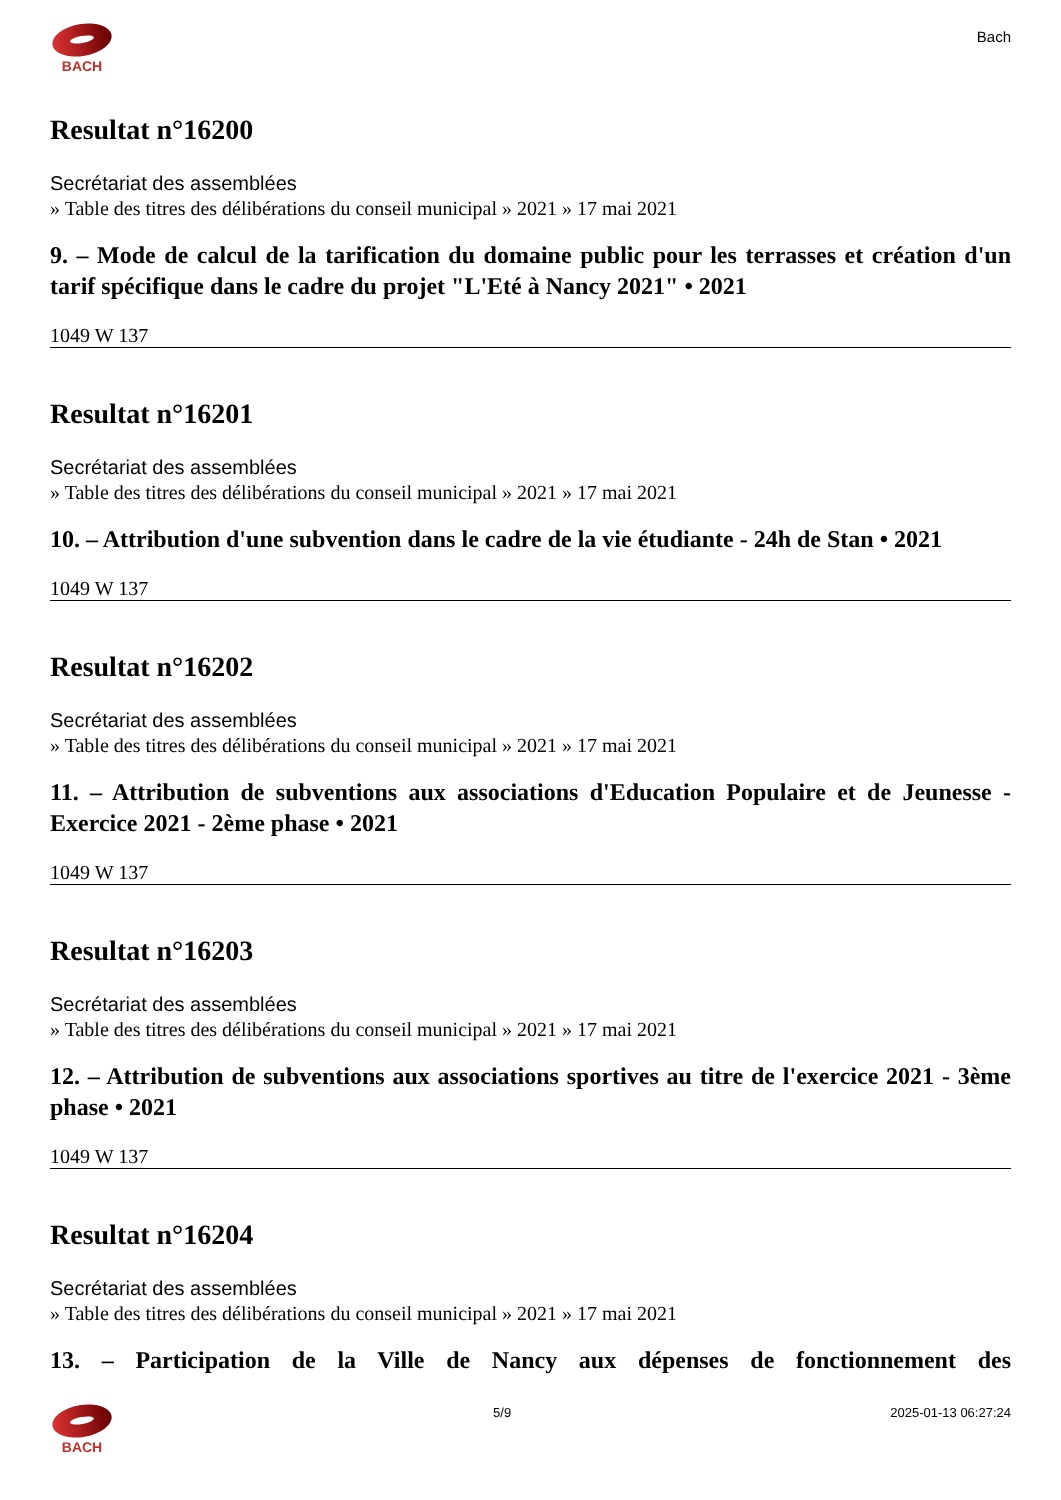BACH
Bach
Resultat n°16200
Secrétariat des assemblées
» Table des titres des délibérations du conseil municipal » 2021 » 17 mai 2021
9. – Mode de calcul de la tarification du domaine public pour les terrasses et création d'un tarif spécifique dans le cadre du projet "L'Eté à Nancy 2021" • 2021
1049 W 137
Resultat n°16201
Secrétariat des assemblées
» Table des titres des délibérations du conseil municipal » 2021 » 17 mai 2021
10. – Attribution d'une subvention dans le cadre de la vie étudiante - 24h de Stan • 2021
1049 W 137
Resultat n°16202
Secrétariat des assemblées
» Table des titres des délibérations du conseil municipal » 2021 » 17 mai 2021
11. – Attribution de subventions aux associations d'Education Populaire et de Jeunesse - Exercice 2021 - 2ème phase • 2021
1049 W 137
Resultat n°16203
Secrétariat des assemblées
» Table des titres des délibérations du conseil municipal » 2021 » 17 mai 2021
12. – Attribution de subventions aux associations sportives au titre de l'exercice 2021 - 3ème phase • 2021
1049 W 137
Resultat n°16204
Secrétariat des assemblées
» Table des titres des délibérations du conseil municipal » 2021 » 17 mai 2021
13. – Participation de la Ville de Nancy aux dépenses de fonctionnement des
BACH 5/9 2025-01-13 06:27:24